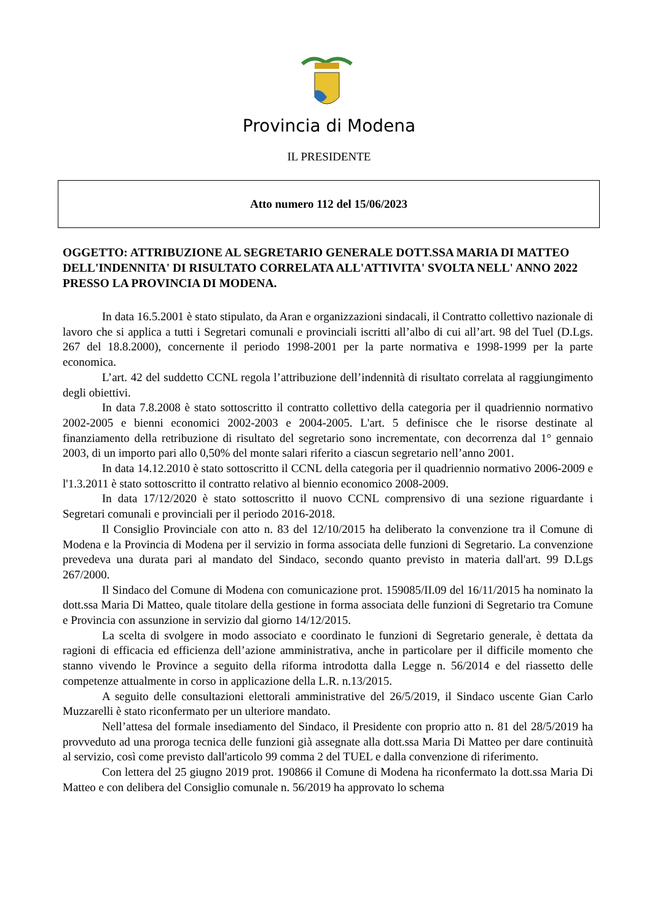Provincia di Modena
IL PRESIDENTE
Atto numero 112 del 15/06/2023
OGGETTO: ATTRIBUZIONE AL SEGRETARIO GENERALE DOTT.SSA MARIA DI MATTEO DELL'INDENNITA' DI RISULTATO CORRELATA ALL'ATTIVITA' SVOLTA NELL' ANNO 2022 PRESSO LA PROVINCIA DI MODENA.
In data 16.5.2001 è stato stipulato, da Aran e organizzazioni sindacali, il Contratto collettivo nazionale di lavoro che si applica a tutti i Segretari comunali e provinciali iscritti all’albo di cui all’art. 98 del Tuel (D.Lgs. 267 del 18.8.2000), concernente il periodo 1998-2001 per la parte normativa e 1998-1999 per la parte economica.
L’art. 42 del suddetto CCNL regola l’attribuzione dell’indennità di risultato correlata al raggiungimento degli obiettivi.
In data 7.8.2008 è stato sottoscritto il contratto collettivo della categoria per il quadriennio normativo 2002-2005 e bienni economici 2002-2003 e 2004-2005. L'art. 5 definisce che le risorse destinate al finanziamento della retribuzione di risultato del segretario sono incrementate, con decorrenza dal 1° gennaio 2003, di un importo pari allo 0,50% del monte salari riferito a ciascun segretario nell’anno 2001.
In data 14.12.2010 è stato sottoscritto il CCNL della categoria per il quadriennio normativo 2006-2009 e l'1.3.2011 è stato sottoscritto il contratto relativo al biennio economico 2008-2009.
In data 17/12/2020 è stato sottoscritto il nuovo CCNL comprensivo di una sezione riguardante i Segretari comunali e provinciali per il periodo 2016-2018.
Il Consiglio Provinciale con atto n. 83 del 12/10/2015 ha deliberato la convenzione tra il Comune di Modena e la Provincia di Modena per il servizio in forma associata delle funzioni di Segretario. La convenzione prevedeva una durata pari al mandato del Sindaco, secondo quanto previsto in materia dall'art. 99 D.Lgs 267/2000.
Il Sindaco del Comune di Modena con comunicazione prot. 159085/II.09 del 16/11/2015 ha nominato la dott.ssa Maria Di Matteo, quale titolare della gestione in forma associata delle funzioni di Segretario tra Comune e Provincia con assunzione in servizio dal giorno 14/12/2015.
La scelta di svolgere in modo associato e coordinato le funzioni di Segretario generale, è dettata da ragioni di efficacia ed efficienza dell’azione amministrativa, anche in particolare per il difficile momento che stanno vivendo le Province a seguito della riforma introdotta dalla Legge n. 56/2014 e del riassetto delle competenze attualmente in corso in applicazione della L.R. n.13/2015.
A seguito delle consultazioni elettorali amministrative del 26/5/2019, il Sindaco uscente Gian Carlo Muzzarelli è stato riconfermato per un ulteriore mandato.
Nell’attesa del formale insediamento del Sindaco, il Presidente con proprio atto n. 81 del 28/5/2019 ha provveduto ad una proroga tecnica delle funzioni già assegnate alla dott.ssa Maria Di Matteo per dare continuità al servizio, così come previsto dall'articolo 99 comma 2 del TUEL e dalla convenzione di riferimento.
Con lettera del 25 giugno 2019 prot. 190866 il Comune di Modena ha riconfermato la dott.ssa Maria Di Matteo e con delibera del Consiglio comunale n. 56/2019 ha approvato lo schema